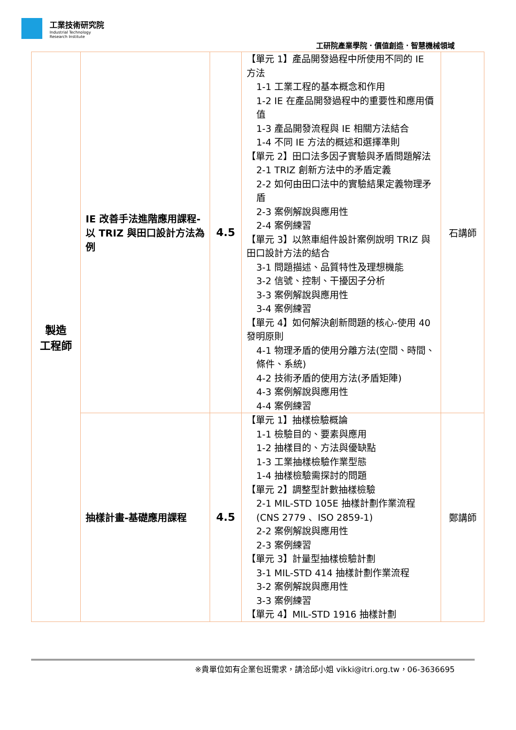工業技術研究院
Industrial Technology
Research Institute
工研院產業學院．價值創造．智慧機械領域
| 製造 工程師 | IE 改善手法進階應用課程-以 TRIZ 與田口設計方法為例 | 4.5 | 【單元 1】產品開發過程中所使用不同的 IE 方法 1-1 工業工程的基本概念和作用 1-2 IE 在產品開發過程中的重要性和應用價值 1-3 產品開發流程與 IE 相關方法結合 1-4 不同 IE 方法的概述和選擇準則 【單元 2】田口法多因子實驗與矛盾問題解法 2-1 TRIZ 創新方法中的矛盾定義 2-2 如何由田口法中的實驗結果定義物理矛盾 2-3 案例解說與應用性 2-4 案例練習 【單元 3】以煞車組件設計案例說明 TRIZ 與田口設計方法的結合 3-1 問題描述、品質特性及理想機能 3-2 信號、控制、干擾因子分析 3-3 案例解說與應用性 3-4 案例練習 【單元 4】如何解決創新問題的核心-使用 40 發明原則 4-1 物理矛盾的使用分離方法(空間、時間、條件、系統) 4-2 技術矛盾的使用方法(矛盾矩陣) 4-3 案例解說與應用性 4-4 案例練習 | 石講師 |
| | 抽樣計畫-基礎應用課程 | 4.5 | 【單元 1】抽樣檢驗概論 1-1 檢驗目的、要素與應用 1-2 抽樣目的、方法與優缺點 1-3 工業抽樣檢驗作業型態 1-4 抽樣檢驗需探討的問題 【單元 2】調整型計數抽樣檢驗 2-1 MIL-STD 105E 抽樣計劃作業流程 (CNS 2779 、ISO 2859-1) 2-2 案例解說與應用性 2-3 案例練習 【單元 3】計量型抽樣檢驗計劃 3-1 MIL-STD 414 抽樣計劃作業流程 3-2 案例解說與應用性 3-3 案例練習 【單元 4】MIL-STD 1916 抽樣計劃 | 鄭講師 |
※貴單位如有企業包班需求，請洽邱小姐 vikki@itri.org.tw，06-3636695